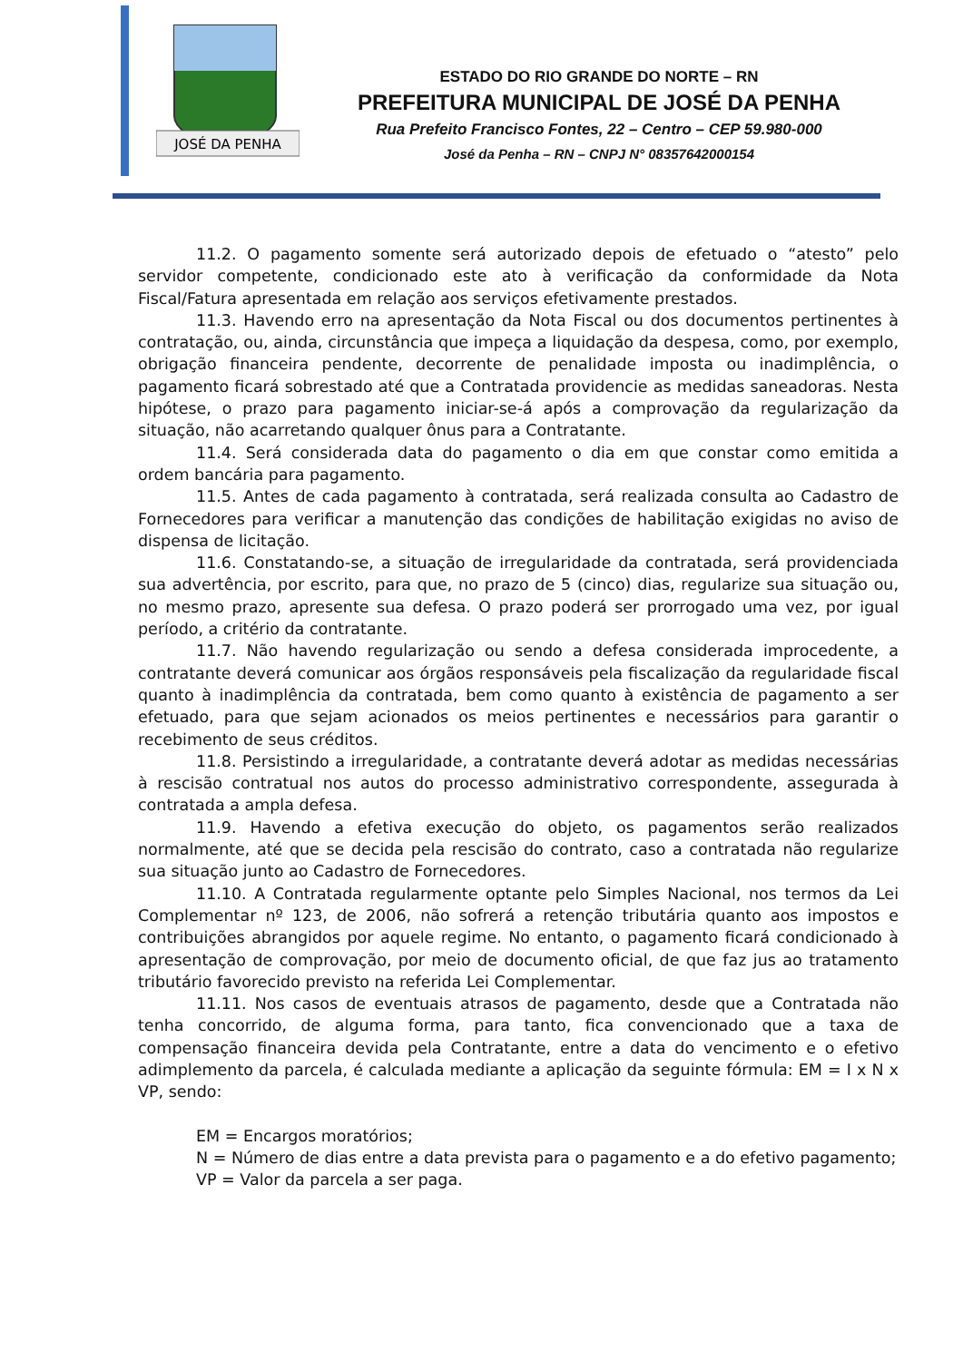JOSÉ DA PENHA
ESTADO DO RIO GRANDE DO NORTE – RN
PREFEITURA MUNICIPAL DE JOSÉ DA PENHA
Rua Prefeito Francisco Fontes, 22 – Centro – CEP 59.980-000
José da Penha – RN – CNPJ N° 08357642000154
11.2. O pagamento somente será autorizado depois de efetuado o “atesto” pelo servidor competente, condicionado este ato à verificação da conformidade da Nota Fiscal/Fatura apresentada em relação aos serviços efetivamente prestados.
11.3. Havendo erro na apresentação da Nota Fiscal ou dos documentos pertinentes à contratação, ou, ainda, circunstância que impeça a liquidação da despesa, como, por exemplo, obrigação financeira pendente, decorrente de penalidade imposta ou inadimplência, o pagamento ficará sobrestado até que a Contratada providencie as medidas saneadoras. Nesta hipótese, o prazo para pagamento iniciar-se-á após a comprovação da regularização da situação, não acarretando qualquer ônus para a Contratante.
11.4. Será considerada data do pagamento o dia em que constar como emitida a ordem bancária para pagamento.
11.5. Antes de cada pagamento à contratada, será realizada consulta ao Cadastro de Fornecedores para verificar a manutenção das condições de habilitação exigidas no aviso de dispensa de licitação.
11.6. Constatando-se, a situação de irregularidade da contratada, será providenciada sua advertência, por escrito, para que, no prazo de 5 (cinco) dias, regularize sua situação ou, no mesmo prazo, apresente sua defesa. O prazo poderá ser prorrogado uma vez, por igual período, a critério da contratante.
11.7. Não havendo regularização ou sendo a defesa considerada improcedente, a contratante deverá comunicar aos órgãos responsáveis pela fiscalização da regularidade fiscal quanto à inadimplência da contratada, bem como quanto à existência de pagamento a ser efetuado, para que sejam acionados os meios pertinentes e necessários para garantir o recebimento de seus créditos.
11.8. Persistindo a irregularidade, a contratante deverá adotar as medidas necessárias à rescisão contratual nos autos do processo administrativo correspondente, assegurada à contratada a ampla defesa.
11.9. Havendo a efetiva execução do objeto, os pagamentos serão realizados normalmente, até que se decida pela rescisão do contrato, caso a contratada não regularize sua situação junto ao Cadastro de Fornecedores.
11.10. A Contratada regularmente optante pelo Simples Nacional, nos termos da Lei Complementar nº 123, de 2006, não sofrerá a retenção tributária quanto aos impostos e contribuições abrangidos por aquele regime. No entanto, o pagamento ficará condicionado à apresentação de comprovação, por meio de documento oficial, de que faz jus ao tratamento tributário favorecido previsto na referida Lei Complementar.
11.11. Nos casos de eventuais atrasos de pagamento, desde que a Contratada não tenha concorrido, de alguma forma, para tanto, fica convencionado que a taxa de compensação financeira devida pela Contratante, entre a data do vencimento e o efetivo adimplemento da parcela, é calculada mediante a aplicação da seguinte fórmula: EM = I x N x VP, sendo:
EM = Encargos moratórios;
N = Número de dias entre a data prevista para o pagamento e a do efetivo pagamento;
VP = Valor da parcela a ser paga.